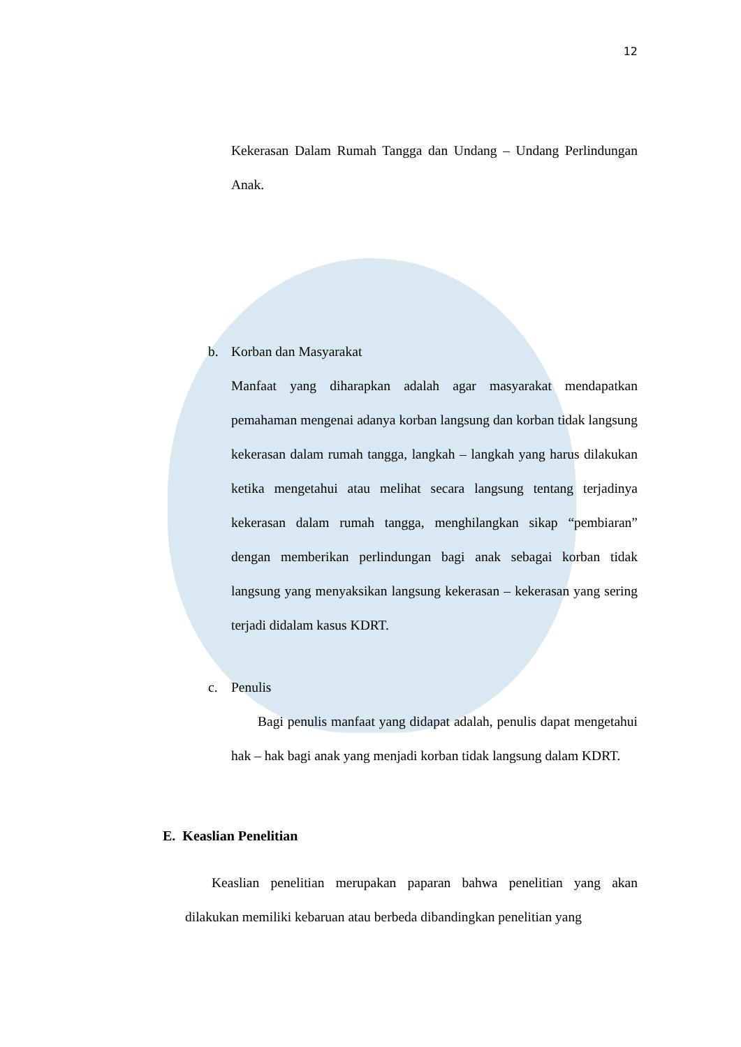12
Kekerasan Dalam Rumah Tangga dan Undang – Undang Perlindungan Anak.
b. Korban dan Masyarakat
Manfaat yang diharapkan adalah agar masyarakat mendapatkan pemahaman mengenai adanya korban langsung dan korban tidak langsung kekerasan dalam rumah tangga, langkah – langkah yang harus dilakukan ketika mengetahui atau melihat secara langsung tentang terjadinya kekerasan dalam rumah tangga, menghilangkan sikap “pembiaran” dengan memberikan perlindungan bagi anak sebagai korban tidak langsung yang menyaksikan langsung kekerasan – kekerasan yang sering terjadi didalam kasus KDRT.
c. Penulis
Bagi penulis manfaat yang didapat adalah, penulis dapat mengetahui hak – hak bagi anak yang menjadi korban tidak langsung dalam KDRT.
E. Keaslian Penelitian
Keaslian penelitian merupakan paparan bahwa penelitian yang akan dilakukan memiliki kebaruan atau berbeda dibandingkan penelitian yang